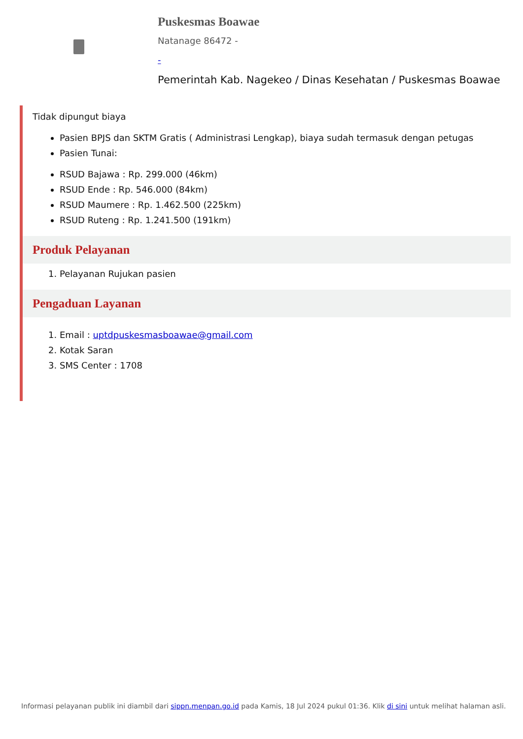Puskesmas Boawae
Natanage 86472 -
-
Pemerintah Kab. Nagekeo / Dinas Kesehatan / Puskesmas Boawae
Tidak dipungut biaya
Pasien BPJS dan SKTM Gratis ( Administrasi Lengkap), biaya sudah termasuk dengan petugas
Pasien Tunai:
RSUD Bajawa : Rp. 299.000 (46km)
RSUD Ende : Rp. 546.000 (84km)
RSUD Maumere : Rp. 1.462.500 (225km)
RSUD Ruteng : Rp. 1.241.500 (191km)
Produk Pelayanan
1. Pelayanan Rujukan pasien
Pengaduan Layanan
1. Email : uptdpuskesmasboawae@gmail.com
2. Kotak Saran
3. SMS Center : 1708
Informasi pelayanan publik ini diambil dari sippn.menpan.go.id pada Kamis, 18 Jul 2024 pukul 01:36. Klik di sini untuk melihat halaman asli.